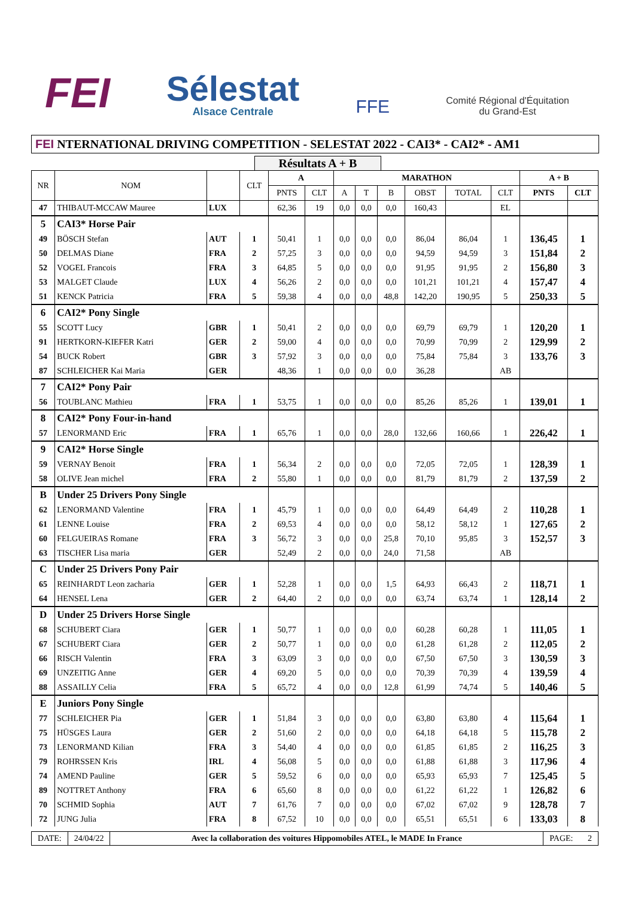FEI
Sélestat
Alsace Centrale
FFE
Comité Régional d'Équitation
du Grand-Est
FEI NTERNATIONAL DRIVING COMPETITION - SELESTAT 2022 - CAI3* - CAI2* - AM1
Résultats A + B
| NR | NOM | | CLT | A | | MARATHON | | | | | | A + B | |
| --- | --- | --- | --- | --- | --- | --- | --- | --- | --- | --- | --- | --- | --- |
| | | | | PNTS | CLT | A | T | B | OBST | TOTAL | CLT | PNTS | CLT |
| 47 | THIBAUT-MCCAW Mauree | LUX | | 62,36 | 19 | 0,0 | 0,0 | 0,0 | 160,43 | | EL | | |
| 5 | CAI3* Horse Pair | | | | | | | | | | | | |
| 49 | BÖSCH Stefan | AUT | 1 | 50,41 | 1 | 0,0 | 0,0 | 0,0 | 86,04 | 86,04 | 1 | 136,45 | 1 |
| 50 | DELMAS Diane | FRA | 2 | 57,25 | 3 | 0,0 | 0,0 | 0,0 | 94,59 | 94,59 | 3 | 151,84 | 2 |
| 52 | VOGEL Francois | FRA | 3 | 64,85 | 5 | 0,0 | 0,0 | 0,0 | 91,95 | 91,95 | 2 | 156,80 | 3 |
| 53 | MALGET Claude | LUX | 4 | 56,26 | 2 | 0,0 | 0,0 | 0,0 | 101,21 | 101,21 | 4 | 157,47 | 4 |
| 51 | KENCK Patricia | FRA | 5 | 59,38 | 4 | 0,0 | 0,0 | 48,8 | 142,20 | 190,95 | 5 | 250,33 | 5 |
| 6 | CAI2* Pony Single | | | | | | | | | | | | |
| 55 | SCOTT Lucy | GBR | 1 | 50,41 | 2 | 0,0 | 0,0 | 0,0 | 69,79 | 69,79 | 1 | 120,20 | 1 |
| 91 | HERTKORN-KIEFER Katri | GER | 2 | 59,00 | 4 | 0,0 | 0,0 | 0,0 | 70,99 | 70,99 | 2 | 129,99 | 2 |
| 54 | BUCK Robert | GBR | 3 | 57,92 | 3 | 0,0 | 0,0 | 0,0 | 75,84 | 75,84 | 3 | 133,76 | 3 |
| 87 | SCHLEICHER Kai Maria | GER | | 48,36 | 1 | 0,0 | 0,0 | 0,0 | 36,28 | | AB | | |
| 7 | CAI2* Pony Pair | | | | | | | | | | | | |
| 56 | TOUBLANC Mathieu | FRA | 1 | 53,75 | 1 | 0,0 | 0,0 | 0,0 | 85,26 | 85,26 | 1 | 139,01 | 1 |
| 8 | CAI2* Pony Four-in-hand | | | | | | | | | | | | |
| 57 | LENORMAND Eric | FRA | 1 | 65,76 | 1 | 0,0 | 0,0 | 28,0 | 132,66 | 160,66 | 1 | 226,42 | 1 |
| 9 | CAI2* Horse Single | | | | | | | | | | | | |
| 59 | VERNAY Benoit | FRA | 1 | 56,34 | 2 | 0,0 | 0,0 | 0,0 | 72,05 | 72,05 | 1 | 128,39 | 1 |
| 58 | OLIVE Jean michel | FRA | 2 | 55,80 | 1 | 0,0 | 0,0 | 0,0 | 81,79 | 81,79 | 2 | 137,59 | 2 |
| B | Under 25 Drivers Pony Single | | | | | | | | | | | | |
| 62 | LENORMAND Valentine | FRA | 1 | 45,79 | 1 | 0,0 | 0,0 | 0,0 | 64,49 | 64,49 | 2 | 110,28 | 1 |
| 61 | LENNE Louise | FRA | 2 | 69,53 | 4 | 0,0 | 0,0 | 0,0 | 58,12 | 58,12 | 1 | 127,65 | 2 |
| 60 | FELGUEIRAS Romane | FRA | 3 | 56,72 | 3 | 0,0 | 0,0 | 25,8 | 70,10 | 95,85 | 3 | 152,57 | 3 |
| 63 | TISCHER Lisa maria | GER | | 52,49 | 2 | 0,0 | 0,0 | 24,0 | 71,58 | | AB | | |
| C | Under 25 Drivers Pony Pair | | | | | | | | | | | | |
| 65 | REINHARDT Leon zacharia | GER | 1 | 52,28 | 1 | 0,0 | 0,0 | 1,5 | 64,93 | 66,43 | 2 | 118,71 | 1 |
| 64 | HENSEL Lena | GER | 2 | 64,40 | 2 | 0,0 | 0,0 | 0,0 | 63,74 | 63,74 | 1 | 128,14 | 2 |
| D | Under 25 Drivers Horse Single | | | | | | | | | | | | |
| 68 | SCHUBERT Ciara | GER | 1 | 50,77 | 1 | 0,0 | 0,0 | 0,0 | 60,28 | 60,28 | 1 | 111,05 | 1 |
| 67 | SCHUBERT Ciara | GER | 2 | 50,77 | 1 | 0,0 | 0,0 | 0,0 | 61,28 | 61,28 | 2 | 112,05 | 2 |
| 66 | RISCH Valentin | FRA | 3 | 63,09 | 3 | 0,0 | 0,0 | 0,0 | 67,50 | 67,50 | 3 | 130,59 | 3 |
| 69 | UNZEITIG Anne | GER | 4 | 69,20 | 5 | 0,0 | 0,0 | 0,0 | 70,39 | 70,39 | 4 | 139,59 | 4 |
| 88 | ASSAILLY Celia | FRA | 5 | 65,72 | 4 | 0,0 | 0,0 | 12,8 | 61,99 | 74,74 | 5 | 140,46 | 5 |
| E | Juniors Pony Single | | | | | | | | | | | | |
| 77 | SCHLEICHER Pia | GER | 1 | 51,84 | 3 | 0,0 | 0,0 | 0,0 | 63,80 | 63,80 | 4 | 115,64 | 1 |
| 75 | HÜSGES Laura | GER | 2 | 51,60 | 2 | 0,0 | 0,0 | 0,0 | 64,18 | 64,18 | 5 | 115,78 | 2 |
| 73 | LENORMAND Kilian | FRA | 3 | 54,40 | 4 | 0,0 | 0,0 | 0,0 | 61,85 | 61,85 | 2 | 116,25 | 3 |
| 79 | ROHRSSEN Kris | IRL | 4 | 56,08 | 5 | 0,0 | 0,0 | 0,0 | 61,88 | 61,88 | 3 | 117,96 | 4 |
| 74 | AMEND Pauline | GER | 5 | 59,52 | 6 | 0,0 | 0,0 | 0,0 | 65,93 | 65,93 | 7 | 125,45 | 5 |
| 89 | NOTTRET Anthony | FRA | 6 | 65,60 | 8 | 0,0 | 0,0 | 0,0 | 61,22 | 61,22 | 1 | 126,82 | 6 |
| 70 | SCHMID Sophia | AUT | 7 | 61,76 | 7 | 0,0 | 0,0 | 0,0 | 67,02 | 67,02 | 9 | 128,78 | 7 |
| 72 | JUNG Julia | FRA | 8 | 67,52 | 10 | 0,0 | 0,0 | 0,0 | 65,51 | 65,51 | 6 | 133,03 | 8 |
DATE: 24/04/22 Avec la collaboration des voitures Hippomobiles ATEL, le MADE In France
PAGE: 2